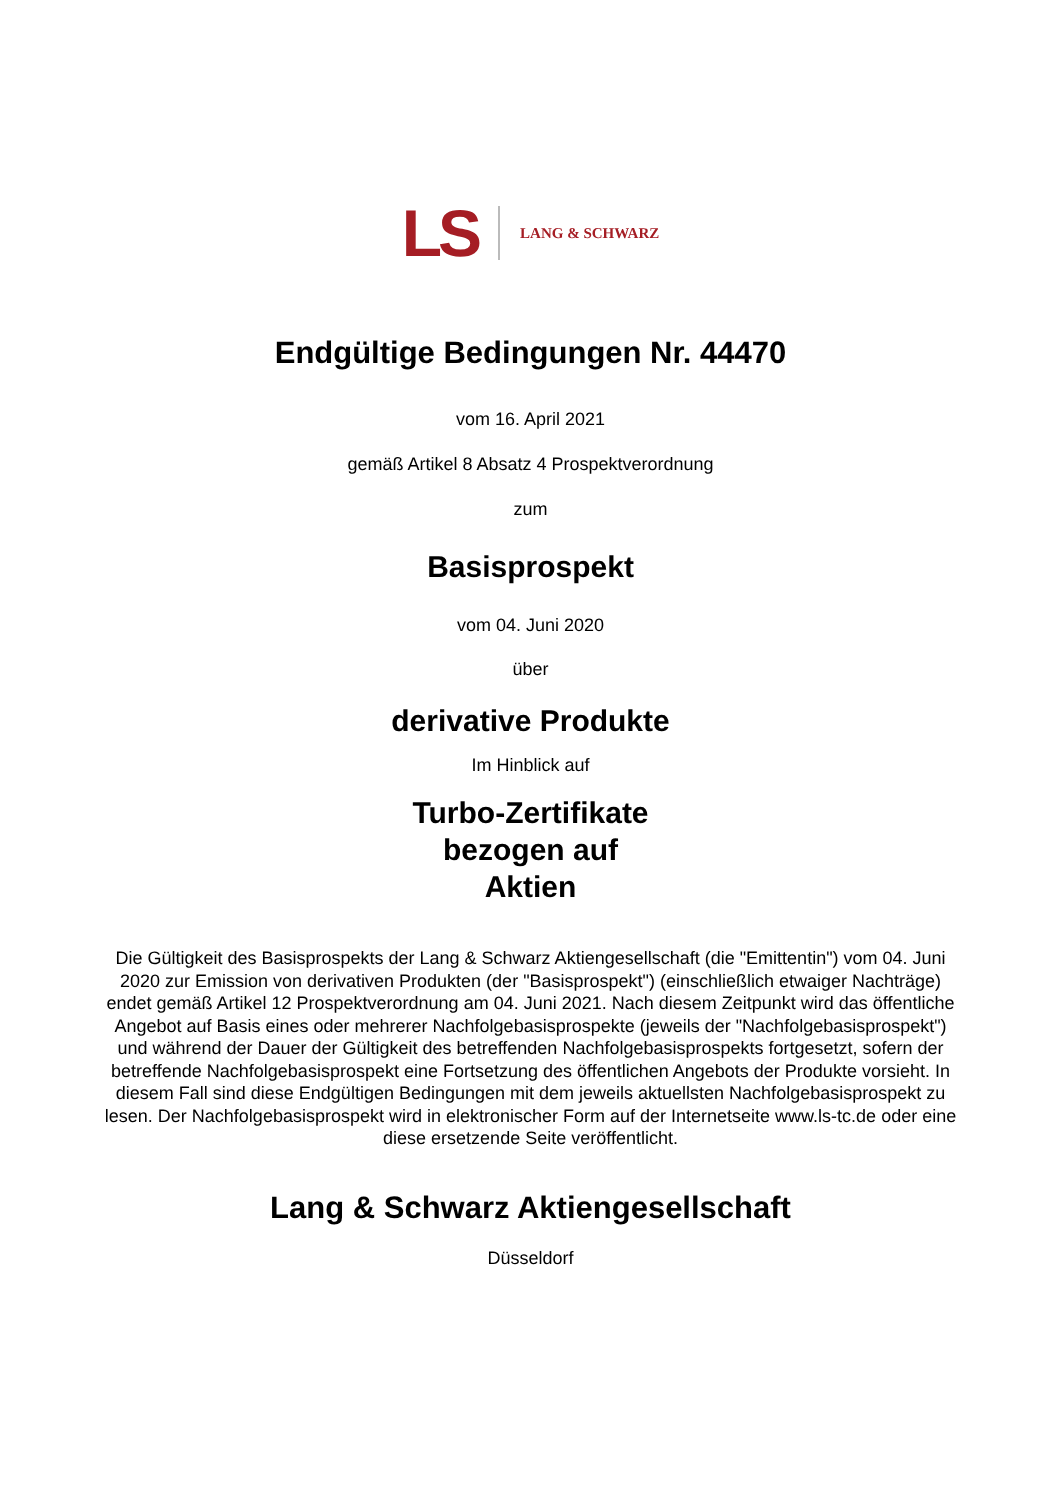LS LANG & SCHWARZ
Endgültige Bedingungen Nr. 44470
vom 16. April 2021
gemäß Artikel 8 Absatz 4 Prospektverordnung
zum
Basisprospekt
vom 04. Juni 2020
über
derivative Produkte
Im Hinblick auf
Turbo-Zertifikate
bezogen auf
Aktien
Die Gültigkeit des Basisprospekts der Lang & Schwarz Aktiengesellschaft (die "Emittentin") vom 04. Juni 2020 zur Emission von derivativen Produkten (der "Basisprospekt") (einschließlich etwaiger Nachträge) endet gemäß Artikel 12 Prospektverordnung am 04. Juni 2021. Nach diesem Zeitpunkt wird das öffentliche Angebot auf Basis eines oder mehrerer Nachfolgebasisprospekte (jeweils der "Nachfolgebasisprospekt") und während der Dauer der Gültigkeit des betreffenden Nachfolgebasisprospekts fortgesetzt, sofern der betreffende Nachfolgebasisprospekt eine Fortsetzung des öffentlichen Angebots der Produkte vorsieht. In diesem Fall sind diese Endgültigen Bedingungen mit dem jeweils aktuellsten Nachfolgebasisprospekt zu lesen. Der Nachfolgebasisprospekt wird in elektronischer Form auf der Internetseite www.ls-tc.de oder eine diese ersetzende Seite veröffentlicht.
Lang & Schwarz Aktiengesellschaft
Düsseldorf